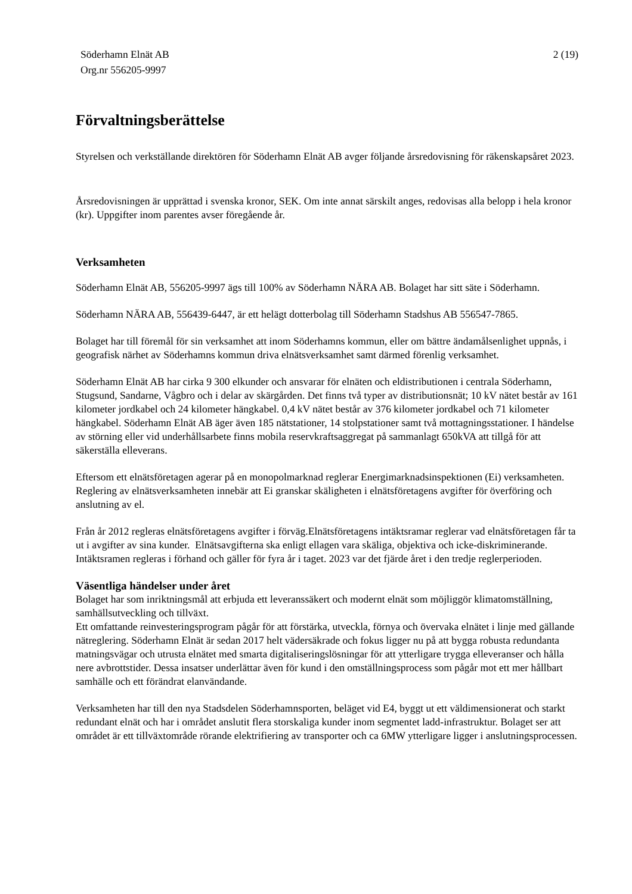Söderhamn Elnät AB
Org.nr 556205-9997
2 (19)
Förvaltningsberättelse
Styrelsen och verkställande direktören för Söderhamn Elnät AB avger följande årsredovisning för räkenskapsåret 2023.
Årsredovisningen är upprättad i svenska kronor, SEK. Om inte annat särskilt anges, redovisas alla belopp i hela kronor (kr). Uppgifter inom parentes avser föregående år.
Verksamheten
Söderhamn Elnät AB, 556205-9997 ägs till 100% av Söderhamn NÄRA AB. Bolaget har sitt säte i Söderhamn.
Söderhamn NÄRA AB, 556439-6447, är ett helägt dotterbolag till Söderhamn Stadshus AB 556547-7865.
Bolaget har till föremål för sin verksamhet att inom Söderhamns kommun, eller om bättre ändamålsenlighet uppnås, i geografisk närhet av Söderhamns kommun driva elnätsverksamhet samt därmed förenlig verksamhet.
Söderhamn Elnät AB har cirka 9 300 elkunder och ansvarar för elnäten och eldistributionen i centrala Söderhamn, Stugsund, Sandarne, Vågbro och i delar av skärgården. Det finns två typer av distributionsnät; 10 kV nätet består av 161 kilometer jordkabel och 24 kilometer hängkabel. 0,4 kV nätet består av 376 kilometer jordkabel och 71 kilometer hängkabel. Söderhamn Elnät AB äger även 185 nätstationer, 14 stolpstationer samt två mottagningsstationer. I händelse av störning eller vid underhållsarbete finns mobila reservkraftsaggregat på sammanlagt 650kVA att tillgå för att säkerställa elleverans.
Eftersom ett elnätsföretagen agerar på en monopolmarknad reglerar Energimarknadsinspektionen (Ei) verksamheten. Reglering av elnätsverksamheten innebär att Ei granskar skäligheten i elnätsföretagens avgifter för överföring och anslutning av el.
Från år 2012 regleras elnätsföretagens avgifter i förväg.Elnätsföretagens intäktsramar reglerar vad elnätsföretagen får ta ut i avgifter av sina kunder. Elnätsavgifterna ska enligt ellagen vara skäliga, objektiva och icke-diskriminerande. Intäktsramen regleras i förhand och gäller för fyra år i taget. 2023 var det fjärde året i den tredje reglerperioden.
Väsentliga händelser under året
Bolaget har som inriktningsmål att erbjuda ett leveranssäkert och modernt elnät som möjliggör klimatomställning, samhällsutveckling och tillväxt.
Ett omfattande reinvesteringsprogram pågår för att förstärka, utveckla, förnya och övervaka elnätet i linje med gällande nätreglering. Söderhamn Elnät är sedan 2017 helt vädersäkrade och fokus ligger nu på att bygga robusta redundanta matningsvägar och utrusta elnätet med smarta digitaliseringslösningar för att ytterligare trygga elleveranser och hålla nere avbrottstider. Dessa insatser underlättar även för kund i den omställningsprocess som pågår mot ett mer hållbart samhälle och ett förändrat elanvändande.
Verksamheten har till den nya Stadsdelen Söderhamnsporten, beläget vid E4, byggt ut ett väldimensionerat och starkt redundant elnät och har i området anslutit flera storskaliga kunder inom segmentet ladd-infrastruktur. Bolaget ser att området är ett tillväxtområde rörande elektrifiering av transporter och ca 6MW ytterligare ligger i anslutningsprocessen.